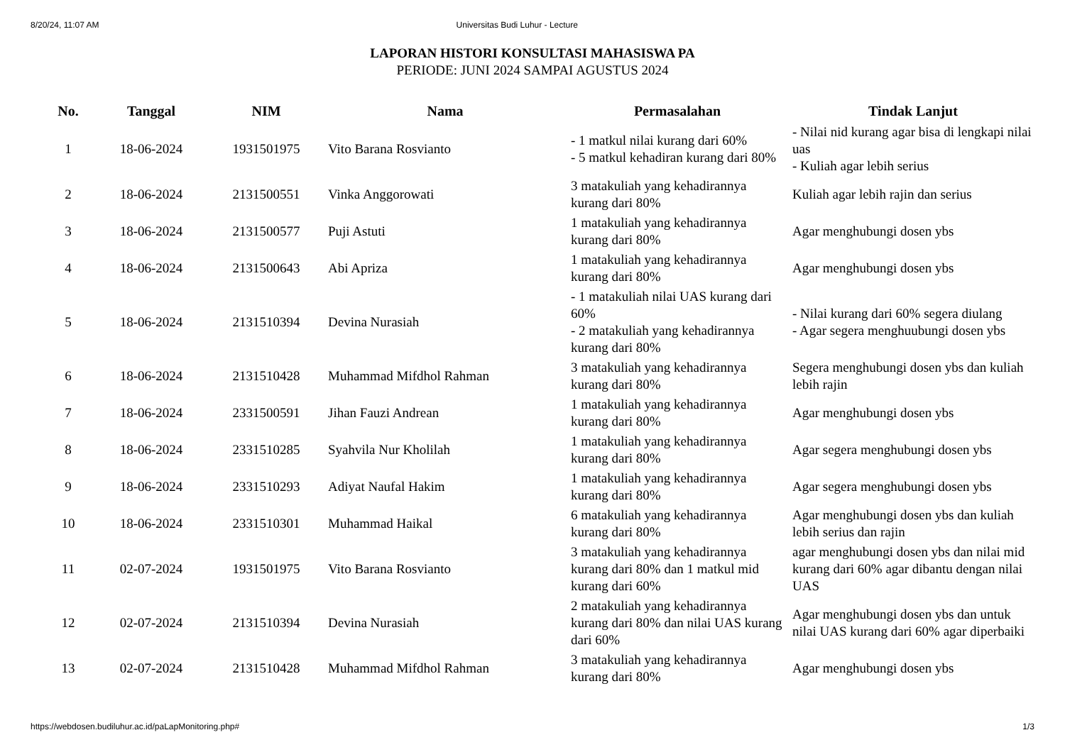8/20/24, 11:07 AM Universitas Budi Luhur - Lecture
LAPORAN HISTORI KONSULTASI MAHASISWA PA
PERIODE: JUNI 2024 SAMPAI AGUSTUS 2024
| No. | Tanggal | NIM | Nama | Permasalahan | Tindak Lanjut |
| --- | --- | --- | --- | --- | --- |
| 1 | 18-06-2024 | 1931501975 | Vito Barana Rosvianto | - 1 matkul nilai kurang dari 60% - 5 matkul kehadiran kurang dari 80% | - Nilai nid kurang agar bisa di lengkapi nilai uas - Kuliah agar lebih serius |
| 2 | 18-06-2024 | 2131500551 | Vinka Anggorowati | 3 matakuliah yang kehadirannya kurang dari 80% | Kuliah agar lebih rajin dan serius |
| 3 | 18-06-2024 | 2131500577 | Puji Astuti | 1 matakuliah yang kehadirannya kurang dari 80% | Agar menghubungi dosen ybs |
| 4 | 18-06-2024 | 2131500643 | Abi Apriza | 1 matakuliah yang kehadirannya kurang dari 80% | Agar menghubungi dosen ybs |
| 5 | 18-06-2024 | 2131510394 | Devina Nurasiah | - 1 matakuliah nilai UAS kurang dari 60% - 2 matakuliah yang kehadirannya kurang dari 80% | - Nilai kurang dari 60% segera diulang - Agar segera menghuubungi dosen ybs |
| 6 | 18-06-2024 | 2131510428 | Muhammad Mifdhol Rahman | 3 matakuliah yang kehadirannya kurang dari 80% | Segera menghubungi dosen ybs dan kuliah lebih rajin |
| 7 | 18-06-2024 | 2331500591 | Jihan Fauzi Andrean | 1 matakuliah yang kehadirannya kurang dari 80% | Agar menghubungi dosen ybs |
| 8 | 18-06-2024 | 2331510285 | Syahvila Nur Kholilah | 1 matakuliah yang kehadirannya kurang dari 80% | Agar segera menghubungi dosen ybs |
| 9 | 18-06-2024 | 2331510293 | Adiyat Naufal Hakim | 1 matakuliah yang kehadirannya kurang dari 80% | Agar segera menghubungi dosen ybs |
| 10 | 18-06-2024 | 2331510301 | Muhammad Haikal | 6 matakuliah yang kehadirannya kurang dari 80% | Agar menghubungi dosen ybs dan kuliah lebih serius dan rajin |
| 11 | 02-07-2024 | 1931501975 | Vito Barana Rosvianto | 3 matakuliah yang kehadirannya kurang dari 80% dan 1 matkul mid kurang dari 60% | agar menghubungi dosen ybs dan nilai mid kurang dari 60% agar dibantu dengan nilai UAS |
| 12 | 02-07-2024 | 2131510394 | Devina Nurasiah | 2 matakuliah yang kehadirannya kurang dari 80% dan nilai UAS kurang dari 60% | Agar menghubungi dosen ybs dan untuk nilai UAS kurang dari 60% agar diperbaiki |
| 13 | 02-07-2024 | 2131510428 | Muhammad Mifdhol Rahman | 3 matakuliah yang kehadirannya kurang dari 80% | Agar menghubungi dosen ybs |
https://webdosen.budiluhur.ac.id/paLapMonitoring.php# 1/3